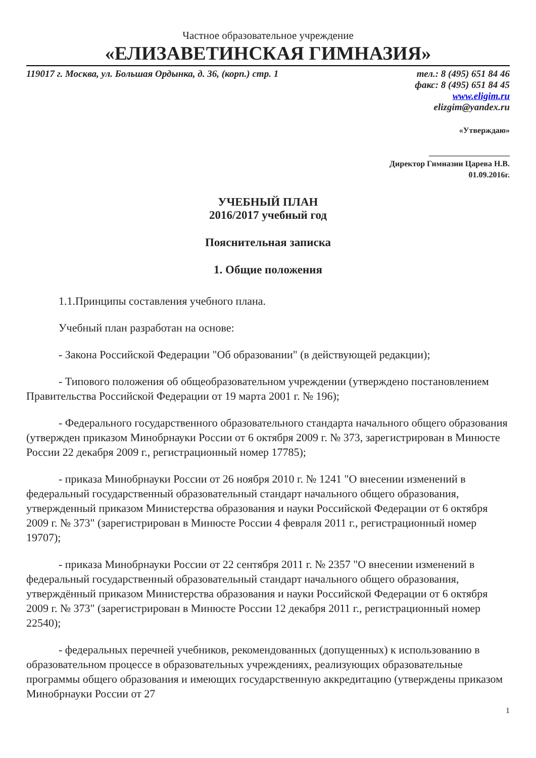Частное образовательное учреждение
«ЕЛИЗАВЕТИНСКАЯ ГИМНАЗИЯ»
119017 г. Москва, ул. Большая Ордынка, д. 36, (корп.) стр. 1 тел.: 8 (495) 651 84 46
факс: 8 (495) 651 84 45
www.eligim.ru
elizgim@yandex.ru
«Утверждаю»
____________________
Директор Гимназии Царева Н.В.
01.09.2016г.
УЧЕБНЫЙ ПЛАН
2016/2017 учебный год
Пояснительная записка
1. Общие положения
1.1.Принципы составления учебного плана.
Учебный план разработан на основе:
- Закона Российской Федерации "Об образовании" (в действующей редакции);
- Типового положения об общеобразовательном учреждении (утверждено постановлением Правительства Российской Федерации от 19 марта 2001 г. № 196);
- Федерального государственного образовательного стандарта начального общего образования (утвержден приказом Минобрнауки России от 6 октября 2009 г. № 373, зарегистрирован в Минюсте России 22 декабря 2009 г., регистрационный номер 17785);
- приказа Минобрнауки России от 26 ноября 2010 г. № 1241 "О внесении изменений в федеральный государственный образовательный стандарт начального общего образования, утвержденный приказом Министерства образования и науки Российской Федерации от 6 октября 2009 г. № 373" (зарегистрирован в Минюсте России 4 февраля 2011 г., регистрационный номер 19707);
- приказа Минобрнауки России от 22 сентября 2011 г. № 2357 "О внесении изменений в федеральный государственный образовательный стандарт начального общего образования, утверждённый приказом Министерства образования и науки Российской Федерации от 6 октября 2009 г. № 373" (зарегистрирован в Минюсте России 12 декабря 2011 г., регистрационный номер 22540);
- федеральных перечней учебников, рекомендованных (допущенных) к использованию в образовательном процессе в образовательных учреждениях, реализующих образовательные программы общего образования и имеющих государственную аккредитацию (утверждены приказом Минобрнауки России от 27
1